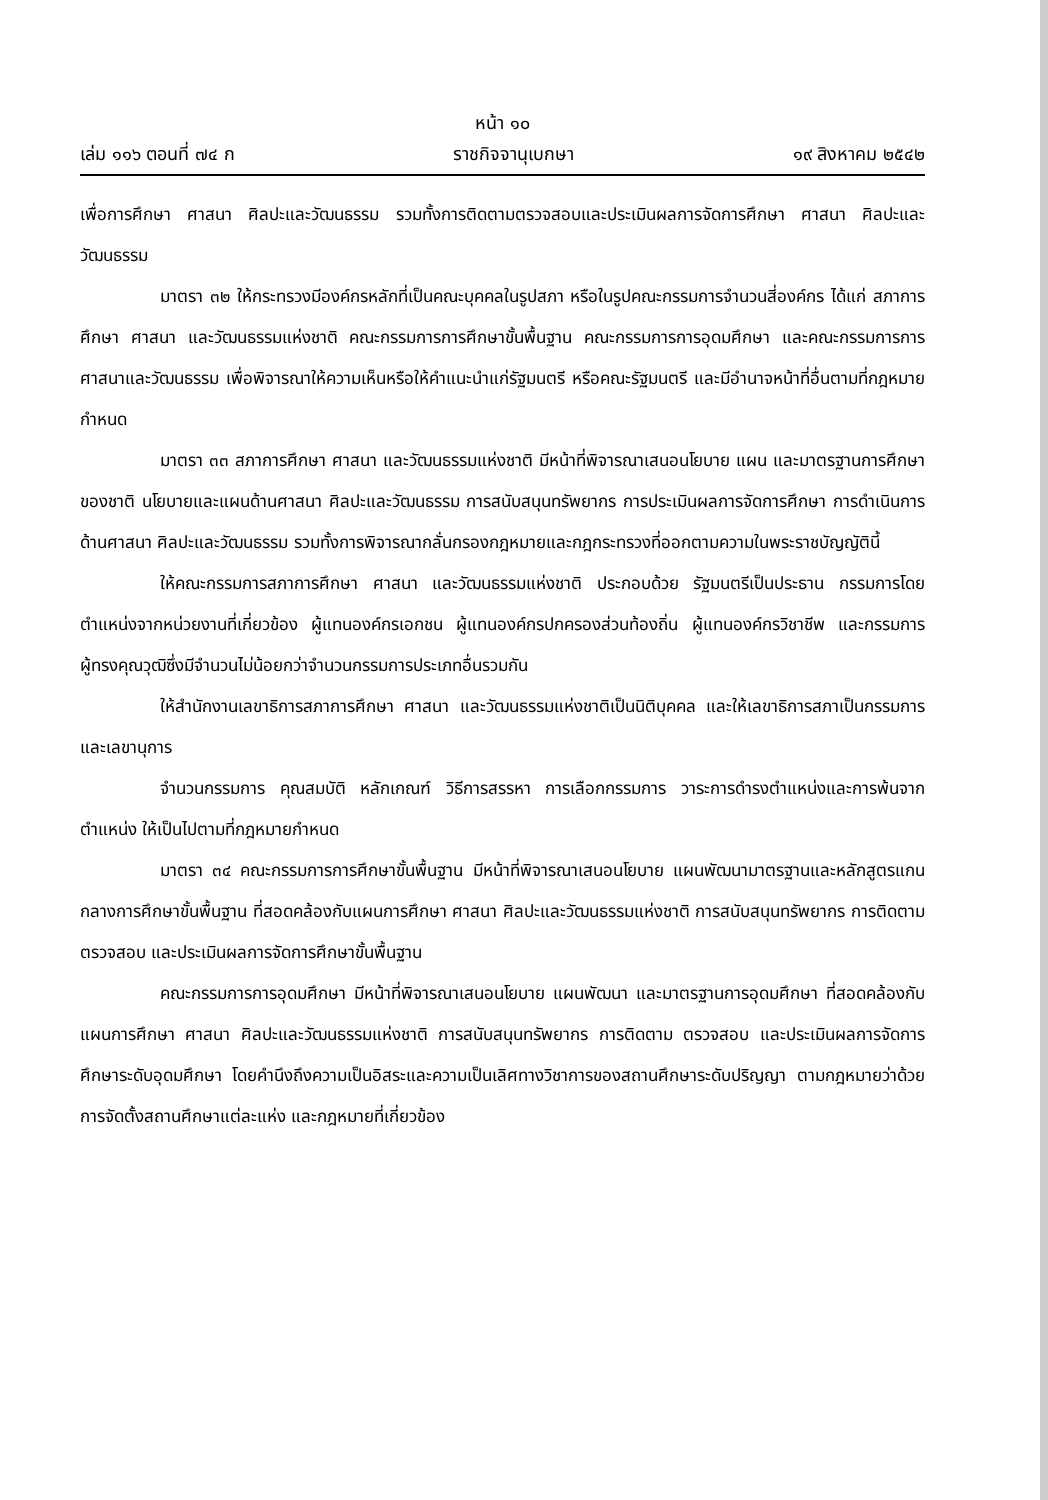หน้า ๑๐
เล่ม ๑๑๖ ตอนที่ ๗๔ ก ราชกิจจานุเบกษา ๑๙ สิงหาคม ๒๕๔๒
เพื่อการศึกษา ศาสนา ศิลปะและวัฒนธรรม รวมทั้งการติดตามตรวจสอบและประเมินผลการจัดการศึกษา ศาสนา ศิลปะและวัฒนธรรม
มาตรา ๓๒ ให้กระทรวงมีองค์กรหลักที่เป็นคณะบุคคลในรูปสภา หรือในรูปคณะกรรมการจำนวนสี่องค์กร ได้แก่ สภาการศึกษา ศาสนา และวัฒนธรรมแห่งชาติ คณะกรรมการการศึกษาขั้นพื้นฐาน คณะกรรมการการอุดมศึกษา และคณะกรรมการการศาสนาและวัฒนธรรม เพื่อพิจารณาให้ความเห็นหรือให้คำแนะนำแก่รัฐมนตรี หรือคณะรัฐมนตรี และมีอำนาจหน้าที่อื่นตามที่กฎหมายกำหนด
มาตรา ๓๓ สภาการศึกษา ศาสนา และวัฒนธรรมแห่งชาติ มีหน้าที่พิจารณาเสนอนโยบาย แผน และมาตรฐานการศึกษาของชาติ นโยบายและแผนด้านศาสนา ศิลปะและวัฒนธรรม การสนับสนุนทรัพยากร การประเมินผลการจัดการศึกษา การดำเนินการด้านศาสนา ศิลปะและวัฒนธรรม รวมทั้งการพิจารณากลั่นกรองกฎหมายและกฎกระทรวงที่ออกตามความในพระราชบัญญัตินี้
ให้คณะกรรมการสภาการศึกษา ศาสนา และวัฒนธรรมแห่งชาติ ประกอบด้วย รัฐมนตรีเป็นประธาน กรรมการโดยตำแหน่งจากหน่วยงานที่เกี่ยวข้อง ผู้แทนองค์กรเอกชน ผู้แทนองค์กรปกครองส่วนท้องถิ่น ผู้แทนองค์กรวิชาชีพ และกรรมการผู้ทรงคุณวุฒิซึ่งมีจำนวนไม่น้อยกว่าจำนวนกรรมการประเภทอื่นรวมกัน
ให้สำนักงานเลขาธิการสภาการศึกษา ศาสนา และวัฒนธรรมแห่งชาติเป็นนิติบุคคล และให้เลขาธิการสภาเป็นกรรมการและเลขานุการ
จำนวนกรรมการ คุณสมบัติ หลักเกณฑ์ วิธีการสรรหา การเลือกกรรมการ วาระการดำรงตำแหน่งและการพ้นจากตำแหน่ง ให้เป็นไปตามที่กฎหมายกำหนด
มาตรา ๓๔ คณะกรรมการการศึกษาขั้นพื้นฐาน มีหน้าที่พิจารณาเสนอนโยบาย แผนพัฒนามาตรฐานและหลักสูตรแกนกลางการศึกษาขั้นพื้นฐาน ที่สอดคล้องกับแผนการศึกษา ศาสนา ศิลปะและวัฒนธรรมแห่งชาติ การสนับสนุนทรัพยากร การติดตาม ตรวจสอบ และประเมินผลการจัดการศึกษาขั้นพื้นฐาน
คณะกรรมการการอุดมศึกษา มีหน้าที่พิจารณาเสนอนโยบาย แผนพัฒนา และมาตรฐานการอุดมศึกษา ที่สอดคล้องกับแผนการศึกษา ศาสนา ศิลปะและวัฒนธรรมแห่งชาติ การสนับสนุนทรัพยากร การติดตาม ตรวจสอบ และประเมินผลการจัดการศึกษาระดับอุดมศึกษา โดยคำนึงถึงความเป็นอิสระและความเป็นเลิศทางวิชาการของสถานศึกษาระดับปริญญา ตามกฎหมายว่าด้วยการจัดตั้งสถานศึกษาแต่ละแห่ง และกฎหมายที่เกี่ยวข้อง